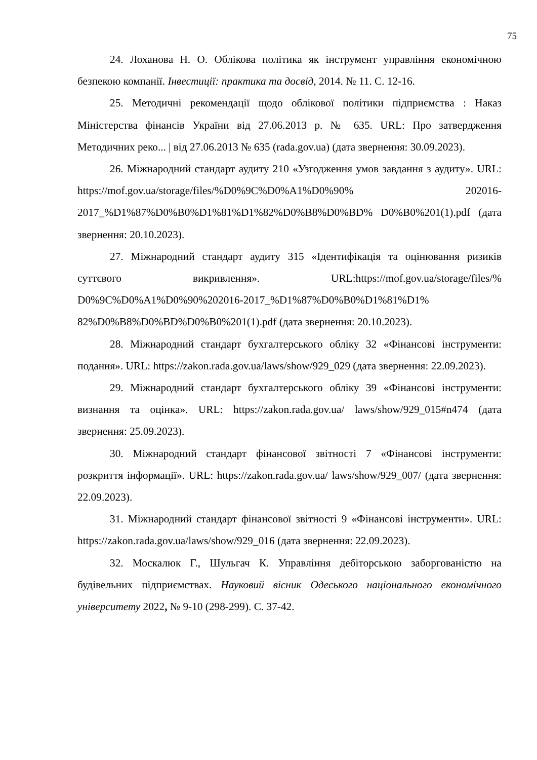75
24. Лоханова Н. О. Облікова політика як інструмент управління економічною безпекою компанії. Інвестиції: практика та досвід, 2014. № 11. С. 12-16.
25. Методичні рекомендації щодо облікової політики підприємства : Наказ Міністерства фінансів України від 27.06.2013 р. № 635. URL: Про затвердження Методичних реко... | від 27.06.2013 № 635 (rada.gov.ua) (дата звернення: 30.09.2023).
26. Міжнародний стандарт аудиту 210 «Узгодження умов завдання з аудиту». URL: https://mof.gov.ua/storage/files/%D0%9C%D0%A1%D0%90% 202016-2017_%D1%87%D0%B0%D1%81%D1%82%D0%B8%D0%BD% D0%B0%201(1).pdf (дата звернення: 20.10.2023).
27. Міжнародний стандарт аудиту 315 «Ідентифікація та оцінювання ризиків суттєвого викривлення». URL:https://mof.gov.ua/storage/files/% D0%9C%D0%A1%D0%90%202016-2017_%D1%87%D0%B0%D1%81%D1% 82%D0%B8%D0%BD%D0%B0%201(1).pdf (дата звернення: 20.10.2023).
28. Міжнародний стандарт бухгалтерського обліку 32 «Фінансові інструменти: подання». URL: https://zakon.rada.gov.ua/laws/show/929_029 (дата звернення: 22.09.2023).
29. Міжнародний стандарт бухгалтерського обліку 39 «Фінансові інструменти: визнання та оцінка». URL: https://zakon.rada.gov.ua/ laws/show/929_015#n474 (дата звернення: 25.09.2023).
30. Міжнародний стандарт фінансової звітності 7 «Фінансові інструменти: розкриття інформації». URL: https://zakon.rada.gov.ua/ laws/show/929_007/ (дата звернення: 22.09.2023).
31. Міжнародний стандарт фінансової звітності 9 «Фінансові інструменти». URL: https://zakon.rada.gov.ua/laws/show/929_016 (дата звернення: 22.09.2023).
32. Москалюк Г., Шульгач К. Управління дебіторською заборгованістю на будівельних підприємствах. Науковий вісник Одеського національного економічного університету 2022, № 9-10 (298-299). С. 37-42.